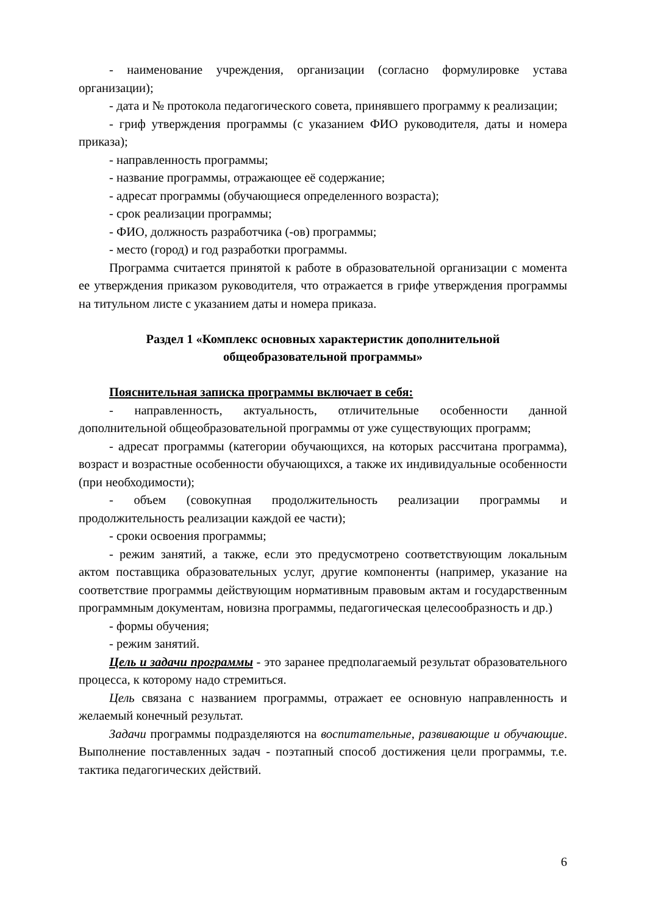- наименование учреждения, организации (согласно формулировке устава организации);
- дата и № протокола педагогического совета, принявшего программу к реализации;
- гриф утверждения программы (с указанием ФИО руководителя, даты и номера приказа);
- направленность программы;
- название программы, отражающее её содержание;
- адресат программы (обучающиеся определенного возраста);
- срок реализации программы;
- ФИО, должность разработчика (-ов) программы;
- место (город) и год разработки программы.
Программа считается принятой к работе в образовательной организации с момента ее утверждения приказом руководителя, что отражается в грифе утверждения программы на титульном листе с указанием даты и номера приказа.
Раздел 1 «Комплекс основных характеристик дополнительной
общеобразовательной программы»
Пояснительная записка программы включает в себя:
- направленность, актуальность, отличительные особенности данной дополнительной общеобразовательной программы от уже существующих программ;
- адресат программы (категории обучающихся, на которых рассчитана программа), возраст и возрастные особенности обучающихся, а также их индивидуальные особенности (при необходимости);
- объем (совокупная продолжительность реализации программы и продолжительность реализации каждой ее части);
- сроки освоения программы;
- режим занятий, а также, если это предусмотрено соответствующим локальным актом поставщика образовательных услуг, другие компоненты (например, указание на соответствие программы действующим нормативным правовым актам и государственным программным документам, новизна программы, педагогическая целесообразность и др.)
- формы обучения;
- режим занятий.
Цель и задачи программы - это заранее предполагаемый результат образовательного процесса, к которому надо стремиться.
Цель связана с названием программы, отражает ее основную направленность и желаемый конечный результат.
Задачи программы подразделяются на воспитательные, развивающие и обучающие. Выполнение поставленных задач - поэтапный способ достижения цели программы, т.е. тактика педагогических действий.
6